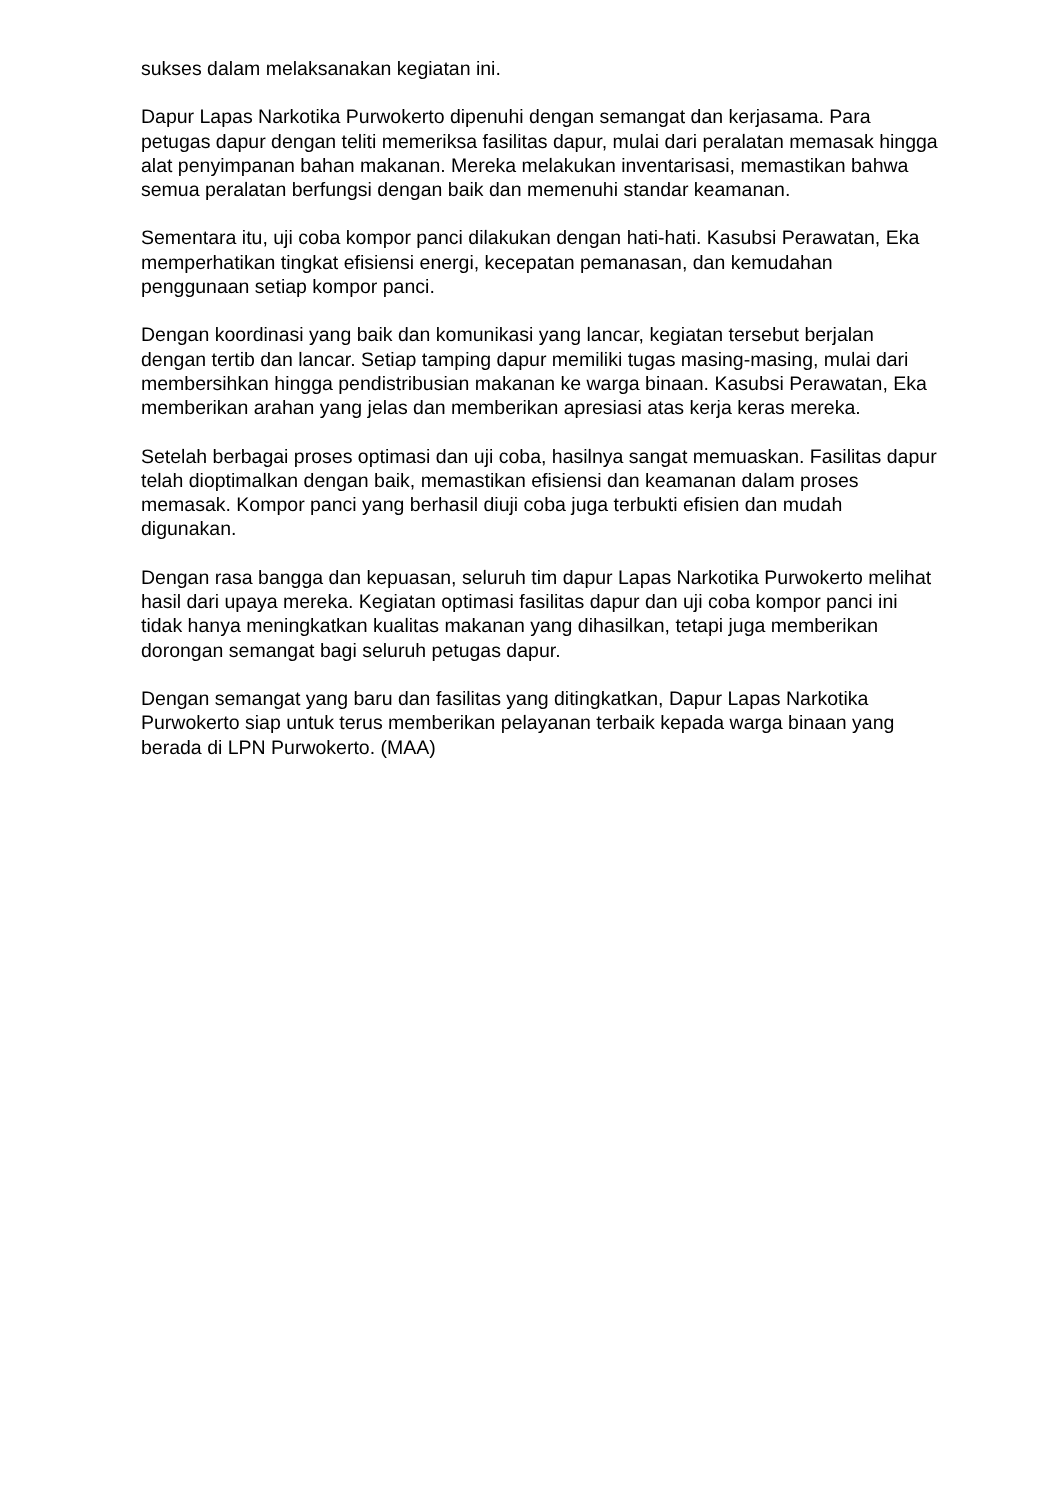sukses dalam melaksanakan kegiatan ini.
Dapur Lapas Narkotika Purwokerto dipenuhi dengan semangat dan kerjasama. Para petugas dapur dengan teliti memeriksa fasilitas dapur, mulai dari peralatan memasak hingga alat penyimpanan bahan makanan. Mereka melakukan inventarisasi, memastikan bahwa semua peralatan berfungsi dengan baik dan memenuhi standar keamanan.
Sementara itu, uji coba kompor panci dilakukan dengan hati-hati. Kasubsi Perawatan, Eka memperhatikan tingkat efisiensi energi, kecepatan pemanasan, dan kemudahan penggunaan setiap kompor panci.
Dengan koordinasi yang baik dan komunikasi yang lancar, kegiatan tersebut berjalan dengan tertib dan lancar. Setiap tamping dapur memiliki tugas masing-masing, mulai dari membersihkan hingga pendistribusian makanan ke warga binaan. Kasubsi Perawatan, Eka memberikan arahan yang jelas dan memberikan apresiasi atas kerja keras mereka.
Setelah berbagai proses optimasi dan uji coba, hasilnya sangat memuaskan. Fasilitas dapur telah dioptimalkan dengan baik, memastikan efisiensi dan keamanan dalam proses memasak. Kompor panci yang berhasil diuji coba juga terbukti efisien dan mudah digunakan.
Dengan rasa bangga dan kepuasan, seluruh tim dapur Lapas Narkotika Purwokerto melihat hasil dari upaya mereka. Kegiatan optimasi fasilitas dapur dan uji coba kompor panci ini tidak hanya meningkatkan kualitas makanan yang dihasilkan, tetapi juga memberikan dorongan semangat bagi seluruh petugas dapur.
Dengan semangat yang baru dan fasilitas yang ditingkatkan, Dapur Lapas Narkotika Purwokerto siap untuk terus memberikan pelayanan terbaik kepada warga binaan yang berada di LPN Purwokerto. (MAA)